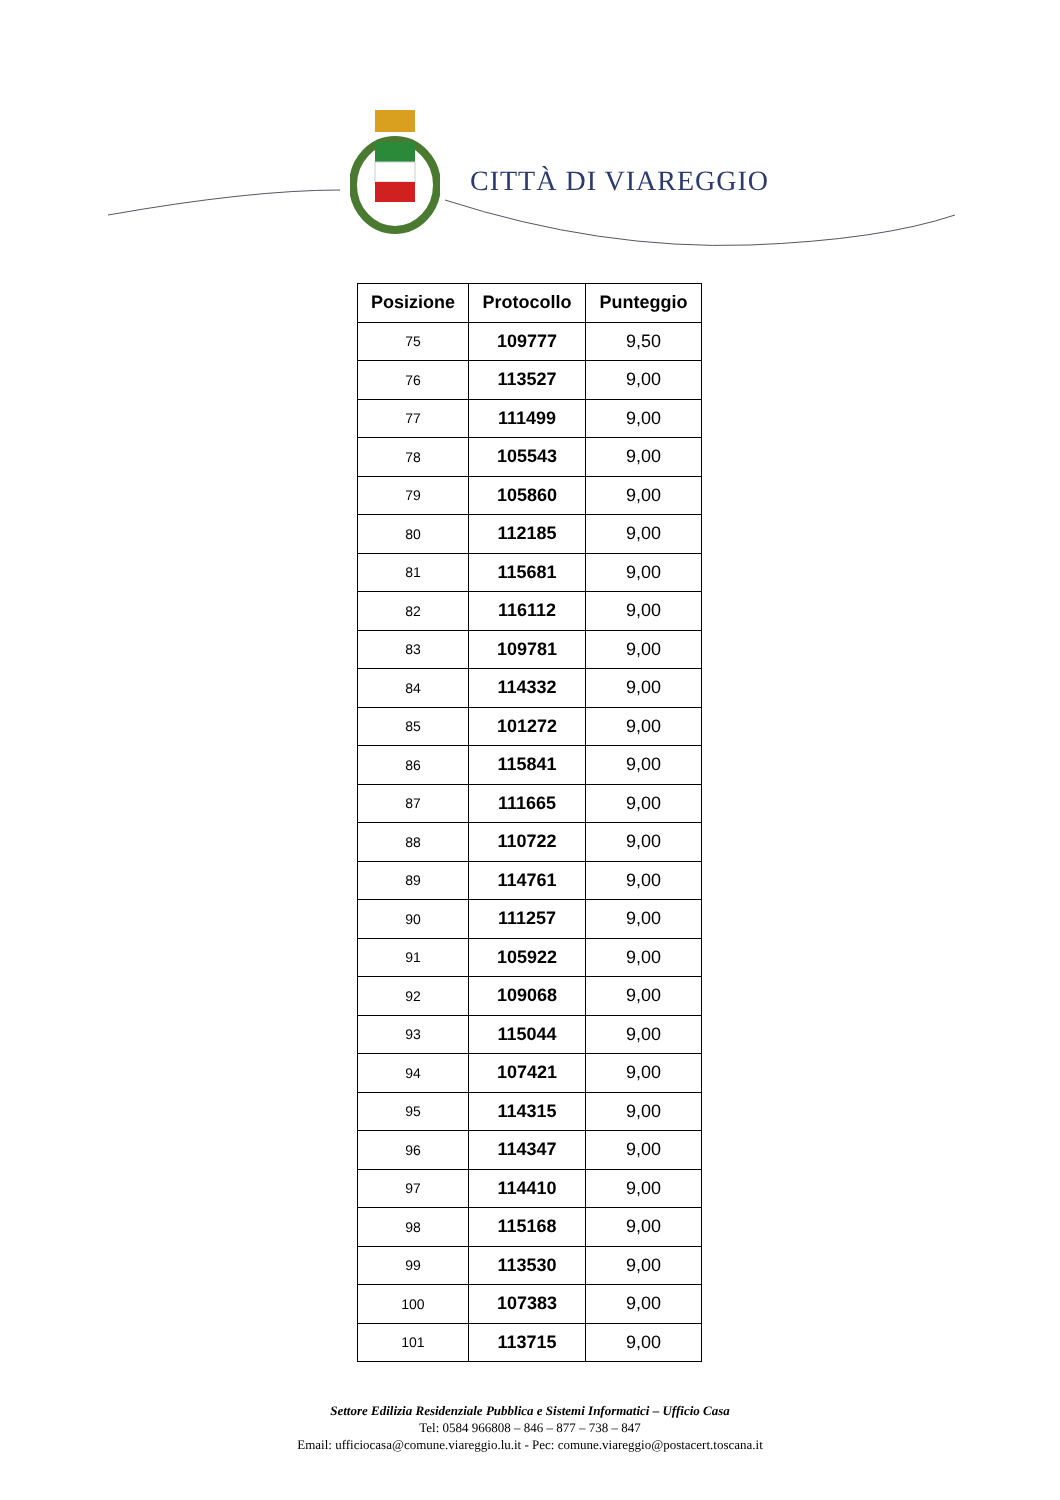CITTÀ DI VIAREGGIO
| Posizione | Protocollo | Punteggio |
| --- | --- | --- |
| 75 | 109777 | 9,50 |
| 76 | 113527 | 9,00 |
| 77 | 111499 | 9,00 |
| 78 | 105543 | 9,00 |
| 79 | 105860 | 9,00 |
| 80 | 112185 | 9,00 |
| 81 | 115681 | 9,00 |
| 82 | 116112 | 9,00 |
| 83 | 109781 | 9,00 |
| 84 | 114332 | 9,00 |
| 85 | 101272 | 9,00 |
| 86 | 115841 | 9,00 |
| 87 | 111665 | 9,00 |
| 88 | 110722 | 9,00 |
| 89 | 114761 | 9,00 |
| 90 | 111257 | 9,00 |
| 91 | 105922 | 9,00 |
| 92 | 109068 | 9,00 |
| 93 | 115044 | 9,00 |
| 94 | 107421 | 9,00 |
| 95 | 114315 | 9,00 |
| 96 | 114347 | 9,00 |
| 97 | 114410 | 9,00 |
| 98 | 115168 | 9,00 |
| 99 | 113530 | 9,00 |
| 100 | 107383 | 9,00 |
| 101 | 113715 | 9,00 |
Settore Edilizia Residenziale Pubblica e Sistemi Informatici – Ufficio Casa
Tel: 0584 966808 – 846 – 877 – 738 – 847
Email: ufficiocasa@comune.viareggio.lu.it - Pec: comune.viareggio@postacert.toscana.it